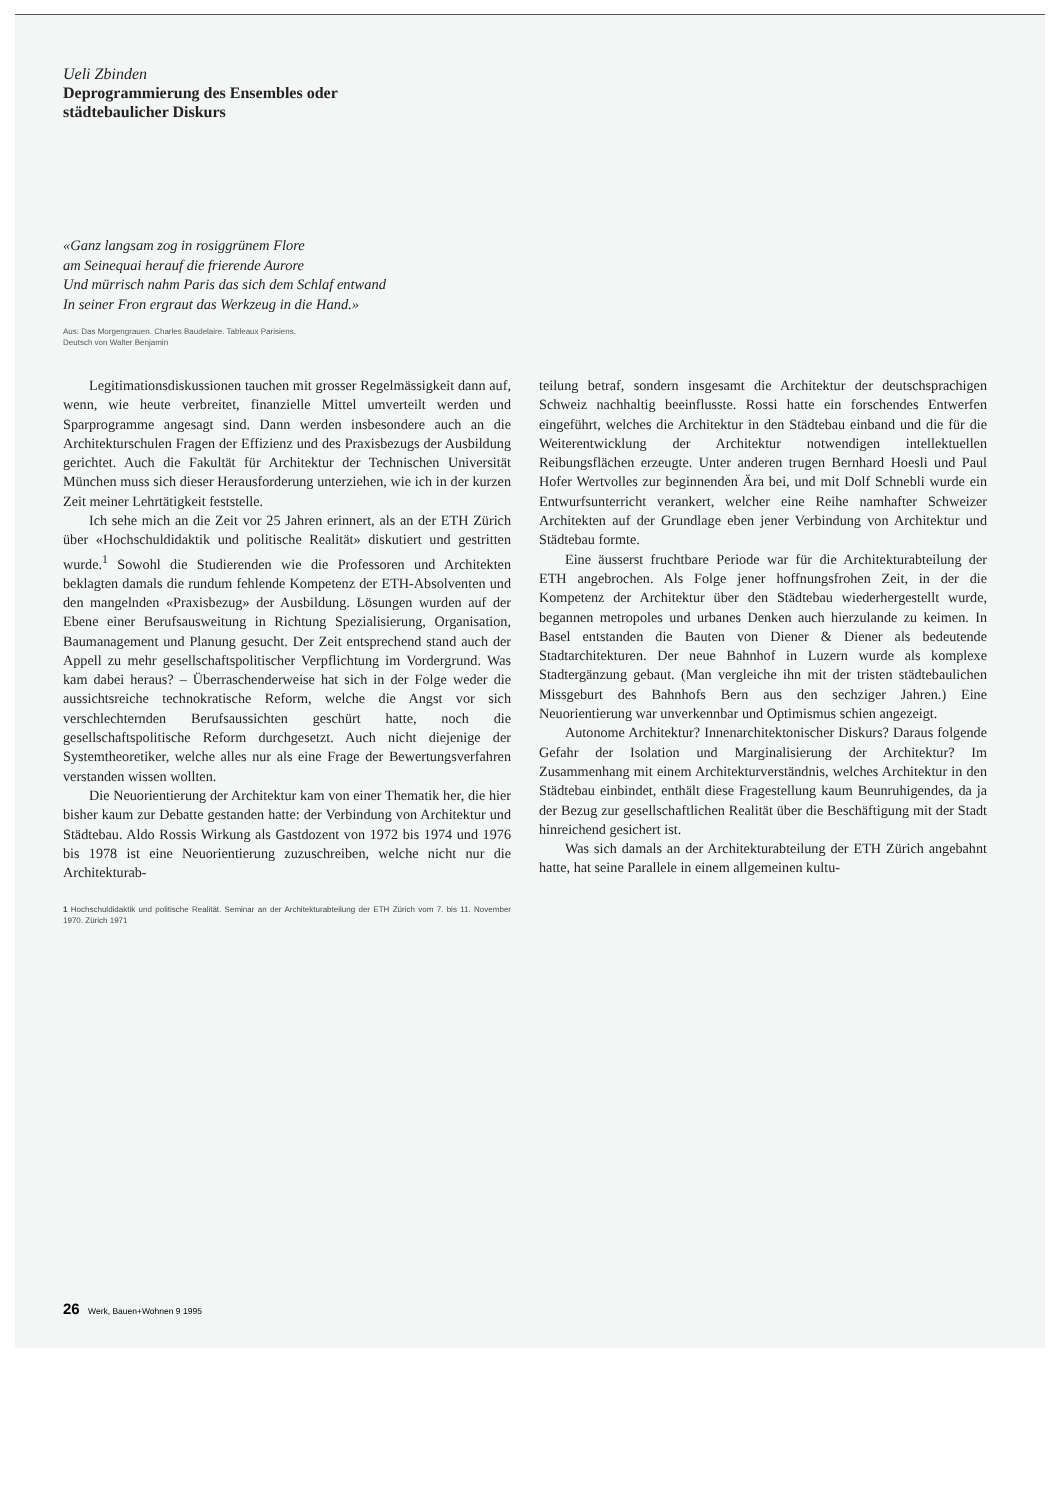Ueli Zbinden
Deprogrammierung des Ensembles oder
städtebaulicher Diskurs
«Ganz langsam zog in rosiggrünem Flore
am Seinequai herauf die frierende Aurore
Und mürrisch nahm Paris das sich dem Schlaf entwand
In seiner Fron ergraut das Werkzeug in die Hand.»
Aus: Das Morgengrauen. Charles Baudelaire. Tableaux Parisiens.
Deutsch von Walter Benjamin
Legitimationsdiskussionen tauchen mit grosser Regelmässigkeit dann auf, wenn, wie heute verbreitet, finanzielle Mittel umverteilt werden und Sparprogramme angesagt sind. Dann werden insbesondere auch an die Architekturschulen Fragen der Effizienz und des Praxisbezugs der Ausbildung gerichtet. Auch die Fakultät für Architektur der Technischen Universität München muss sich dieser Herausforderung unterziehen, wie ich in der kurzen Zeit meiner Lehrtätigkeit feststelle.
Ich sehe mich an die Zeit vor 25 Jahren erinnert, als an der ETH Zürich über «Hochschuldidaktik und politische Realität» diskutiert und gestritten wurde.<sup>1</sup> Sowohl die Studierenden wie die Professoren und Architekten beklagten damals die rundum fehlende Kompetenz der ETH-Absolventen und den mangelnden «Praxisbezug» der Ausbildung. Lösungen wurden auf der Ebene einer Berufsausweitung in Richtung Spezialisierung, Organisation, Baumanagement und Planung gesucht. Der Zeit entsprechend stand auch der Appell zu mehr gesellschaftspolitischer Verpflichtung im Vordergrund. Was kam dabei heraus? – Überraschenderweise hat sich in der Folge weder die aussichtsreiche technokratische Reform, welche die Angst vor sich verschlechternden Berufsaussichten geschürt hatte, noch die gesellschaftspolitische Reform durchgesetzt. Auch nicht diejenige der Systemtheoretiker, welche alles nur als eine Frage der Bewertungsverfahren verstanden wissen wollten.
Die Neuorientierung der Architektur kam von einer Thematik her, die hier bisher kaum zur Debatte gestanden hatte: der Verbindung von Architektur und Städtebau. Aldo Rossis Wirkung als Gastdozent von 1972 bis 1974 und 1976 bis 1978 ist eine Neuorientierung zuzuschreiben, welche nicht nur die Architekturab-
1 Hochschuldidaktik und politische Realität. Seminar an der Architekturabteilung der ETH Zürich vom 7. bis 11. November 1970. Zürich 1971
teilung betraf, sondern insgesamt die Architektur der deutschsprachigen Schweiz nachhaltig beeinflusste. Rossi hatte ein forschendes Entwerfen eingeführt, welches die Architektur in den Städtebau einband und die für die Weiterentwicklung der Architektur notwendigen intellektuellen Reibungsflächen erzeugte. Unter anderen trugen Bernhard Hoesli und Paul Hofer Wertvolles zur beginnenden Ära bei, und mit Dolf Schnebli wurde ein Entwurfsunterricht verankert, welcher eine Reihe namhafter Schweizer Architekten auf der Grundlage eben jener Verbindung von Architektur und Städtebau formte.
Eine äusserst fruchtbare Periode war für die Architekturabteilung der ETH angebrochen. Als Folge jener hoffnungsfrohen Zeit, in der die Kompetenz der Architektur über den Städtebau wiederhergestellt wurde, begannen metropoles und urbanes Denken auch hierzulande zu keimen. In Basel entstanden die Bauten von Diener & Diener als bedeutende Stadtarchitekturen. Der neue Bahnhof in Luzern wurde als komplexe Stadtergänzung gebaut. (Man vergleiche ihn mit der tristen städtebaulichen Missgeburt des Bahnhofs Bern aus den sechziger Jahren.) Eine Neuorientierung war unverkennbar und Optimismus schien angezeigt.
Autonome Architektur? Innenarchitektonischer Diskurs? Daraus folgende Gefahr der Isolation und Marginalisierung der Architektur? Im Zusammenhang mit einem Architekturverständnis, welches Architektur in den Städtebau einbindet, enthält diese Fragestellung kaum Beunruhigendes, da ja der Bezug zur gesellschaftlichen Realität über die Beschäftigung mit der Stadt hinreichend gesichert ist.
Was sich damals an der Architekturabteilung der ETH Zürich angebahnt hatte, hat seine Parallele in einem allgemeinen kultu-
26 Werk, Bauen+Wohnen 9 1995